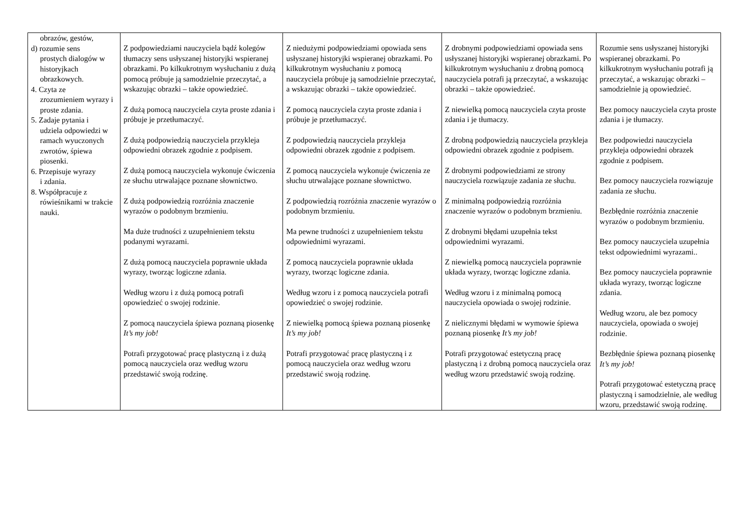| obrazów, gestów, d) rozumie sens prostych dialogów w historyjkach obrazkowych. 4. Czyta ze zrozumieniem wyrazy i proste zdania. 5. Zadaje pytania i udziela odpowiedzi w ramach wyuczonych zwrotów, śpiewa piosenki. 6. Przepisuje wyrazy i zdania. 8. Współpracuje z rówieśnikami w trakcie nauki. | Z podpowiedziami nauczyciela bądź kolegów tłumaczy sens usłyszanej historyjki wspieranej obrazkami. Po kilkukrotnym wysłuchaniu z dużą pomocą próbuje ją samodzielnie przeczytać, a wskazując obrazki – także opowiedzieć. Z dużą pomocą nauczyciela czyta proste zdania i próbuje je przetłumaczyć. Z dużą podpowiedzią nauczyciela przykleja odpowiedni obrazek zgodnie z podpisem. Z dużą pomocą nauczyciela wykonuje ćwiczenia ze słuchu utrwalające poznane słownictwo. Z dużą podpowiedzią rozróżnia znaczenie wyrazów o podobnym brzmieniu. Ma duże trudności z uzupełnieniem tekstu podanymi wyrazami. Z dużą pomocą nauczyciela poprawnie układa wyrazy, tworząc logiczne zdania. Według wzoru i z dużą pomocą potrafi opowiedzieć o swojej rodzinie. Z pomocą nauczyciela śpiewa poznaną piosenkę It’s my job! Potrafi przygotować pracę plastyczną i z dużą pomocą nauczyciela oraz według wzoru przedstawić swoją rodzinę. | Z niedużymi podpowiedziami opowiada sens usłyszanej historyjki wspieranej obrazkami. Po kilkukrotnym wysłuchaniu z pomocą nauczyciela próbuje ją samodzielnie przeczytać, a wskazując obrazki – także opowiedzieć. Z pomocą nauczyciela czyta proste zdania i próbuje je przetłumaczyć. Z podpowiedzią nauczyciela przykleja odpowiedni obrazek zgodnie z podpisem. Z pomocą nauczyciela wykonuje ćwiczenia ze słuchu utrwalające poznane słownictwo. Z podpowiedzią rozróżnia znaczenie wyrazów o podobnym brzmieniu. Ma pewne trudności z uzupełnieniem tekstu odpowiednimi wyrazami. Z pomocą nauczyciela poprawnie układa wyrazy, tworząc logiczne zdania. Według wzoru i z pomocą nauczyciela potrafi opowiedzieć o swojej rodzinie. Z niewielką pomocą śpiewa poznaną piosenkę It’s my job! Potrafi przygotować pracę plastyczną i z pomocą nauczyciela oraz według wzoru przedstawić swoją rodzinę. | Z drobnymi podpowiedziami opowiada sens usłyszanej historyjki wspieranej obrazkami. Po kilkukrotnym wysłuchaniu z drobną pomocą nauczyciela potrafi ją przeczytać, a wskazując obrazki – także opowiedzieć. Z niewielką pomocą nauczyciela czyta proste zdania i je tłumaczy. Z drobną podpowiedzią nauczyciela przykleja odpowiedni obrazek zgodnie z podpisem. Z drobnymi podpowiedziami ze strony nauczyciela rozwiązuje zadania ze słuchu. Z minimalną podpowiedzią rozróżnia znaczenie wyrazów o podobnym brzmieniu. Z drobnymi błędami uzupełnia tekst odpowiednimi wyrazami. Z niewielką pomocą nauczyciela poprawnie układa wyrazy, tworząc logiczne zdania. Według wzoru i z minimalną pomocą nauczyciela opowiada o swojej rodzinie. Z nielicznymi błędami w wymowie śpiewa poznaną piosenkę It’s my job! Potrafi przygotować estetyczną pracę plastyczną i z drobną pomocą nauczyciela oraz według wzoru przedstawić swoją rodzinę. | Rozumie sens usłyszanej historyjki wspieranej obrazkami. Po kilkukrotnym wysłuchaniu potrafi ją przeczytać, a wskazując obrazki – samodzielnie ją opowiedzieć. Bez pomocy nauczyciela czyta proste zdania i je tłumaczy. Bez podpowiedzi nauczyciela przykleja odpowiedni obrazek zgodnie z podpisem. Bez pomocy nauczyciela rozwiązuje zadania ze słuchu. Bezbłędnie rozróżnia znaczenie wyrazów o podobnym brzmieniu. Bez pomocy nauczyciela uzupełnia tekst odpowiednimi wyrazami.. Bez pomocy nauczyciela poprawnie układa wyrazy, tworząc logiczne zdania. Według wzoru, ale bez pomocy nauczyciela, opowiada o swojej rodzinie. Bezbłędnie śpiewa poznaną piosenkę It’s my job! Potrafi przygotować estetyczną pracę plastyczną i samodzielnie, ale według wzoru, przedstawić swoją rodzinę. |